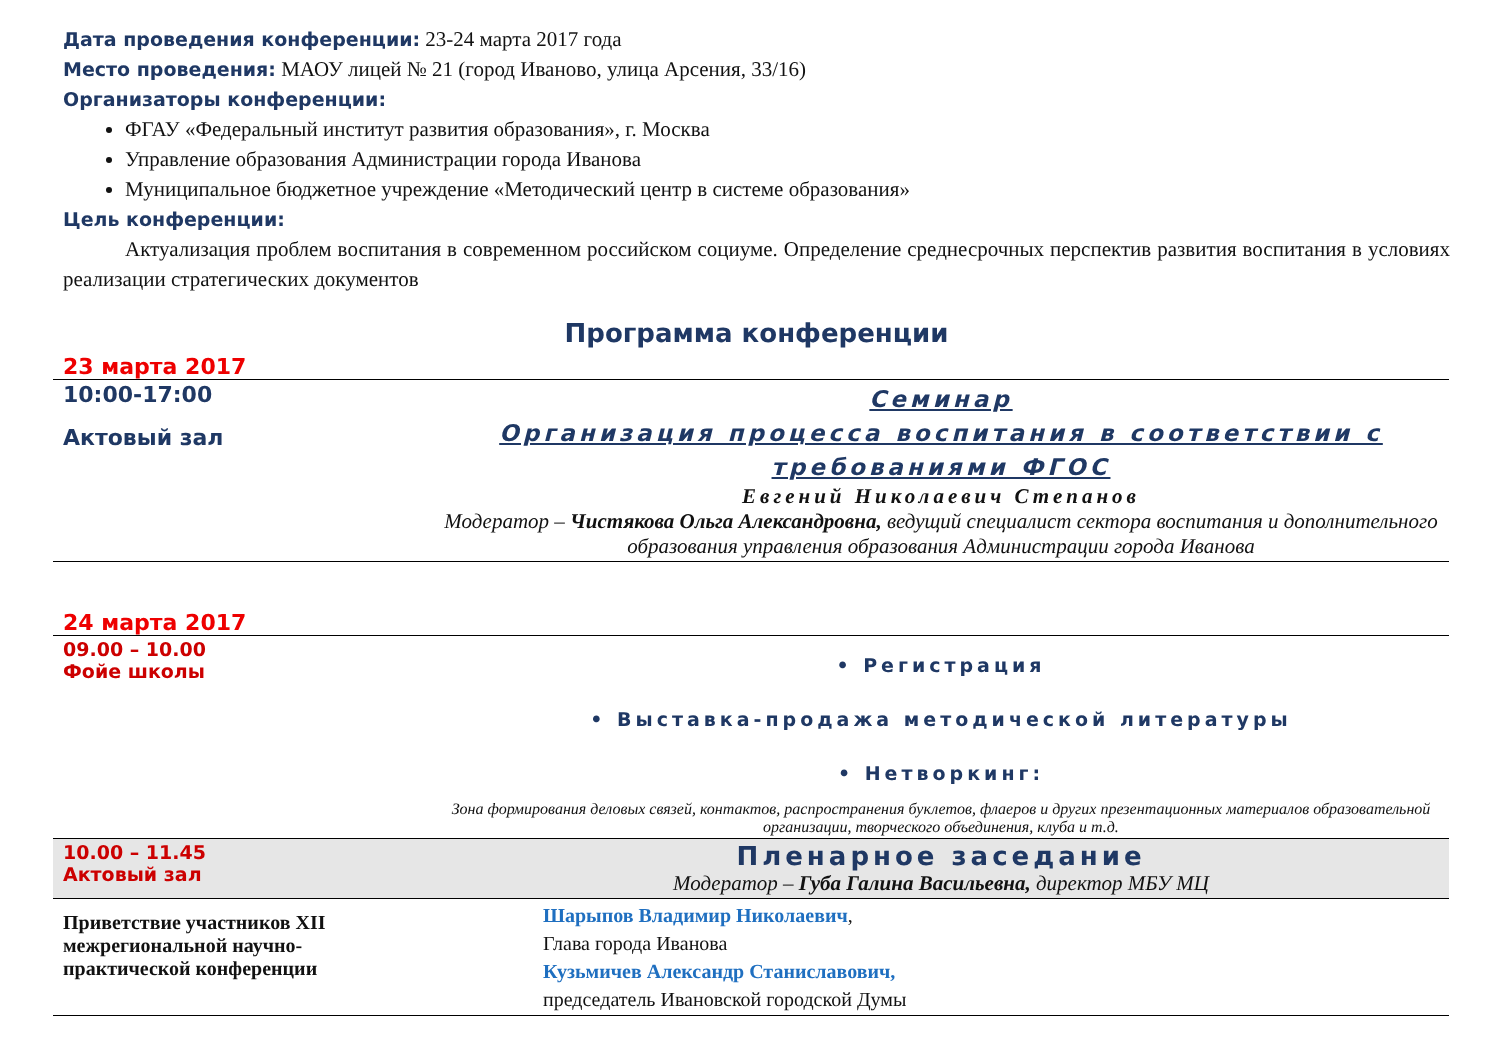Дата проведения конференции: 23-24 марта 2017 года
Место проведения: МАОУ лицей № 21 (город Иваново, улица Арсения, 33/16)
Организаторы конференции:
ФГАУ «Федеральный институт развития образования», г. Москва
Управление образования Администрации города Иванова
Муниципальное бюджетное учреждение «Методический центр в системе образования»
Цель конференции:
Актуализация проблем воспитания в современном российском социуме. Определение среднесрочных перспектив развития воспитания в условиях реализации стратегических документов
Программа конференции
23 марта 2017
| 10:00-17:00 Актовый зал | Семинар Организация процесса воспитания в соответствии с требованиями ФГОС Евгений Николаевич Степанов Модератор – Чистякова Ольга Александровна, ведущий специалист сектора воспитания и дополнительного образования управления образования Администрации города Иванова |
24 марта 2017
| 09.00 – 10.00 Фойе школы | • Регистрация • Выставка-продажа методической литературы • Нетворкинг: Зона формирования деловых связей, контактов, распространения буклетов, флаеров и других презентационных материалов образовательной организации, творческого объединения, клуба и т.д. |
| 10.00 – 11.45 Актовый зал | Пленарное заседание Модератор – Губа Галина Васильевна, директор МБУ МЦ |
| Приветствие участников XII межрегиональной научно-практической конференции | Шарыпов Владимир Николаевич , Глава города Иванова Кузьмичев Александр Станиславович, председатель Ивановской городской Думы |